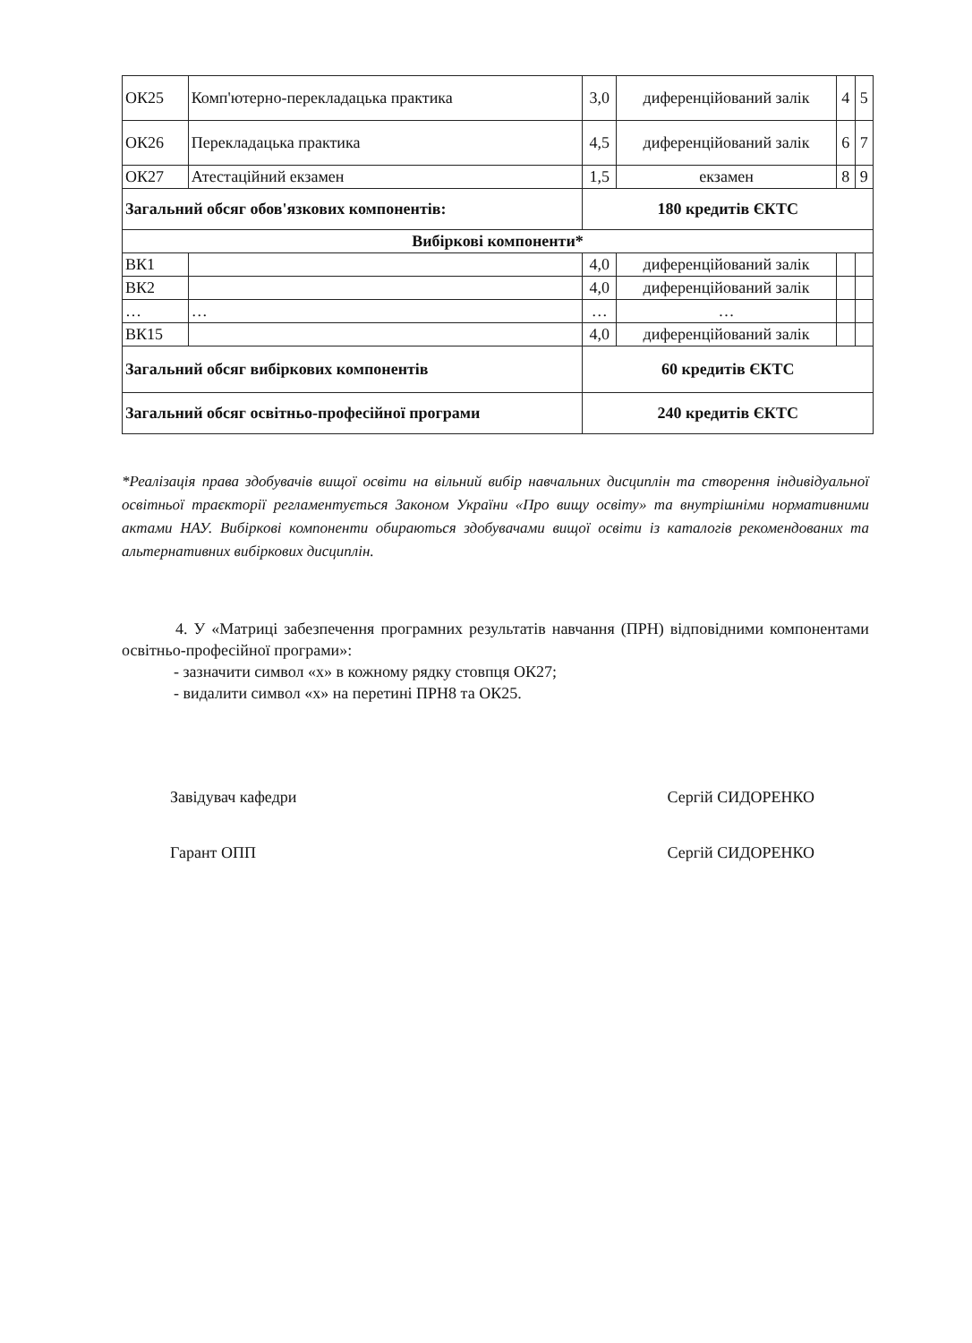| ОК25 | Комп'ютерно-перекладацька практика | 3,0 | диференційований залік | 4 | 5 |
| ОК26 | Перекладацька практика | 4,5 | диференційований залік | 6 | 7 |
| ОК27 | Атестаційний екзамен | 1,5 | екзамен | 8 | 9 |
| Загальний обсяг обов'язкових компонентів: | | 180 кредитів ЄКТС | | | |
| Вибіркові компоненти* | | | | | |
| ВК1 | | 4,0 | диференційований залік | | |
| ВК2 | | 4,0 | диференційований залік | | |
| … | … | … | … | | |
| ВК15 | | 4,0 | диференційований залік | | |
| Загальний обсяг вибіркових компонентів | | 60 кредитів ЄКТС | | | |
| Загальний обсяг освітньо-професійної програми | | 240 кредитів ЄКТС | | | |
*Реалізація права здобувачів вищої освіти на вільний вибір навчальних дисциплін та створення індивідуальної освітньої траєкторії регламентується Законом України «Про вищу освіту» та внутрішніми нормативними актами НАУ. Вибіркові компоненти обираються здобувачами вищої освіти із каталогів рекомендованих та альтернативних вибіркових дисциплін.
4. У «Матриці забезпечення програмних результатів навчання (ПРН) відповідними компонентами освітньо-професійної програми»:
- зазначити символ «х» в кожному рядку стовпця ОК27;
- видалити символ «х» на перетині ПРН8 та ОК25.
Завідувач кафедри Сергій СИДОРЕНКО
Гарант ОПП Сергій СИДОРЕНКО